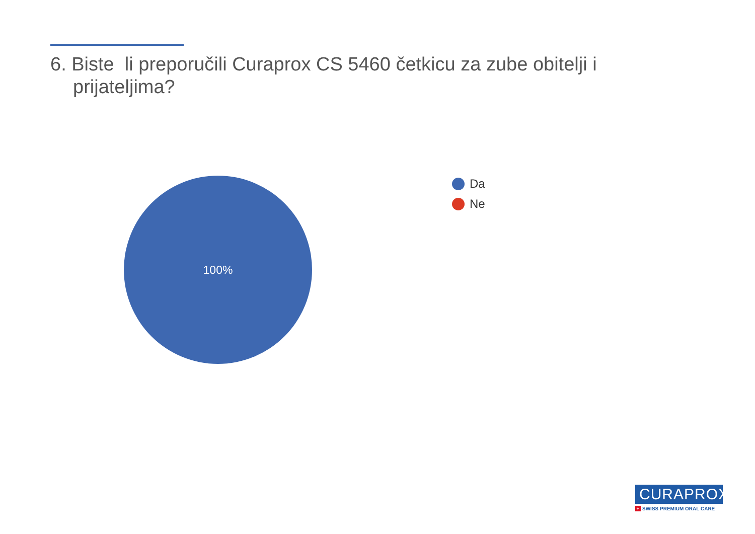6. Biste li preporučili Curaprox CS 5460 četkicu za zube obitelji i prijateljima?
100%
Da
Ne
CURAPROX
+ SWISS PREMIUM ORAL CARE